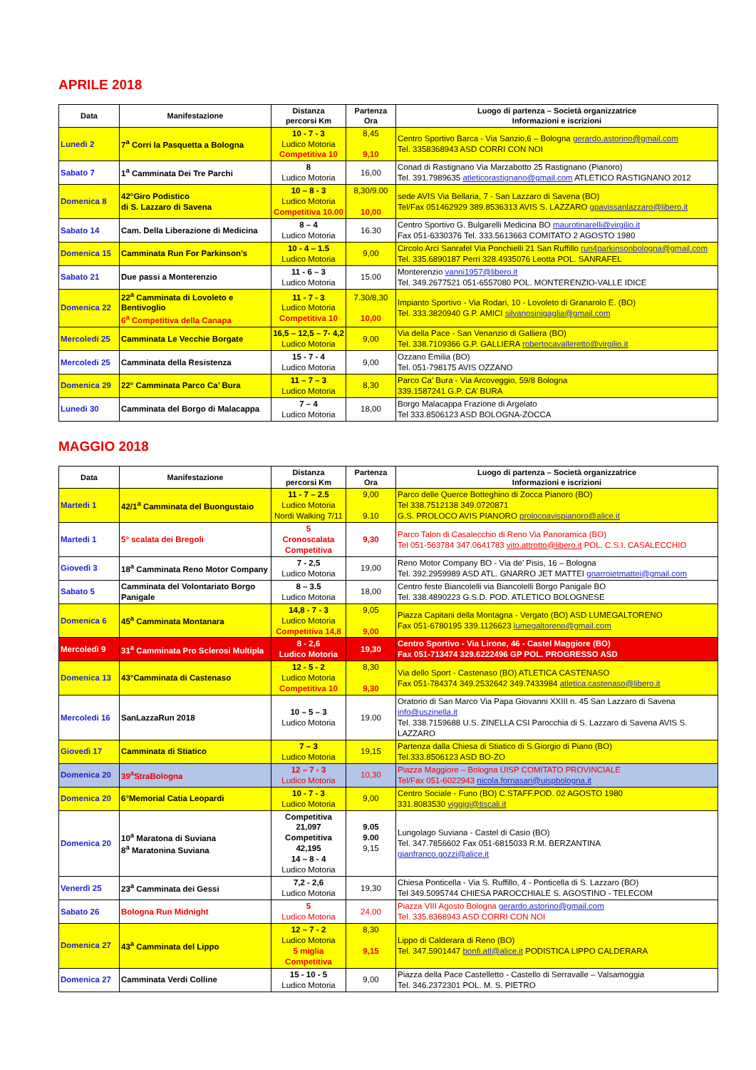APRILE 2018
| Data | Manifestazione | Distanza percorsi Km | Partenza Ora | Luogo di partenza – Società organizzatrice Informazioni e iscrizioni |
| --- | --- | --- | --- | --- |
| Lunedi 2 | 7<sup>a</sup> Corri la Pasquetta a Bologna | 10 - 7 - 3 Ludico Motoria Competitiva 10 | 8,45 9,10 | Centro Sportivo Barca - Via Sanzio,6 – Bologna gerardo.astorino@gmail.com Tel. 3358368943 ASD CORRI CON NOI |
| Sabato 7 | 1<sup>a</sup> Camminata Dei Tre Parchi | 8 Ludico Motoria | 16,00 | Conad di Rastignano Via Marzabotto 25 Rastignano (Pianoro) Tel. 391.7989635 atleticorastignano@gmail.com ATLETICO RASTIGNANO 2012 |
| Domenica 8 | 42°Giro Podistico di S. Lazzaro di Savena | 10 – 8 - 3 Ludico Motoria Competitiva 10.00 | 8,30/9.00 10,00 | sede AVIS Via Bellaria, 7 - San Lazzaro di Savena (BO) Tel/Fax 051462929 389.8536313 AVIS S. LAZZARO gpavissanlazzaro@libero.it |
| Sabato 14 | Cam. Della Liberazione di Medicina | 8 – 4 Ludico Motoria | 16.30 | Centro Sportivo G. Bulgarelli Medicina BO maurotinarelli@virgilio.it Fax 051-6330376 Tel. 333.5613663 COMITATO 2 AGOSTO 1980 |
| Domenica 15 | Camminata Run For Parkinson’s | 10 - 4 – 1.5 Ludico Motoria | 9,00 | Circolo Arci Sanrafel Via Ponchielli 21 San Ruffillo run4parkinsonbologna@gmail.com Tel. 335.6890187 Perri 328.4935076 Leotta POL. SANRAFEL |
| Sabato 21 | Due passi a Monterenzio | 11 - 6 – 3 Ludico Motoria | 15.00 | Monterenzio vanni1957@libero.it Tel. 349.2677521 051-6557080 POL. MONTERENZIO-VALLE IDICE |
| Domenica 22 | 22<sup>a</sup> Camminata di Lovoleto e Bentivoglio 6<sup>a</sup> Competitiva della Canapa | 11 - 7 - 3 Ludico Motoria Competitiva 10 | 7.30/8,30 10,00 | Impianto Sportivo - Via Rodari, 10 - Lovoleto di Granarolo E. (BO) Tel. 333.3820940 G.P. AMICI silvanosinigaglia@gmail.com |
| Mercoledi 25 | Camminata Le Vecchie Borgate | 16,5 – 12,5 – 7- 4,2 Ludico Motoria | 9,00 | Via della Pace - San Venanzio di Galliera (BO) Tel. 338.7109366 G.P. GALLIERA robertocavalleretto@virgilio.it |
| Mercoledi 25 | Camminata della Resistenza | 15 - 7 - 4 Ludico Motoria | 9,00 | Ozzano Emilia (BO) Tel. 051-798175 AVIS OZZANO |
| Domenica 29 | 22° Camminata Parco Ca’ Bura | 11 – 7 – 3 Ludico Motoria | 8,30 | Parco Ca’ Bura - Via Arcoveggio, 59/8 Bologna 339.1587241 G.P. CA’ BURA |
| Lunedi 30 | Camminata del Borgo di Malacappa | 7 – 4 Ludico Motoria | 18,00 | Borgo Malacappa Frazione di Argelato Tel 333.8506123 ASD BOLOGNA-ZOCCA |
MAGGIO 2018
| Data | Manifestazione | Distanza percorsi Km | Partenza Ora | Luogo di partenza – Società organizzatrice Informazioni e iscrizioni |
| --- | --- | --- | --- | --- |
| Martedi 1 | 42/1<sup>a</sup> Camminata del Buongustaio | 11 - 7 – 2.5 Ludico Motoria Nordi Walking 7/11 | 9,00 9.10 | Parco delle Querce Botteghino di Zocca Pianoro (BO) Tel 338.7512138 349.0720871 G.S. PROLOCO AVIS PIANORO prolocoavispianoro@alice.it |
| Martedi 1 | 5° scalata dei Bregoli | 5 Cronoscalata Competitiva | 9,30 | Parco Talon di Casalecchio di Reno Via Panoramica (BO) Tel 051-563784 347.0641783 vito.attrotto@libero.it POL. C.S.I. CASALECCHIO |
| Giovedì 3 | 18<sup>a</sup> Camminata Reno Motor Company | 7 - 2,5 Ludico Motoria | 19,00 | Reno Motor Company BO - Via de’ Pisis, 16 – Bologna Tel. 392.2959989 ASD ATL. GNARRO JET MATTEI gnarrojetmattei@gmail.com |
| Sabato 5 | Camminata del Volontariato Borgo Panigale | 8 – 3.5 Ludico Motoria | 18,00 | Centro feste Biancolelli via Biancolelli Borgo Panigale BO Tel. 338.4890223 G.S.D. POD. ATLETICO BOLOGNESE |
| Domenica 6 | 45<sup>a</sup> Camminata Montanara | 14,8 - 7 - 3 Ludico Motoria Competitiva 14,8 | 9,05 9,00 | Piazza Capitani della Montagna - Vergato (BO) ASD LUMEGALTORENO Fax 051-6780195 339.1126623 lumegaltoreno@gmail.com |
| Mercoledì 9 | 31<sup>a</sup> Camminata Pro Sclerosi Multipla | 8 - 2,6 Ludico Motoria | 19,30 | Centro Sportivo - Via Lirone, 46 - Castel Maggiore (BO) Fax 051-713474 329.6222496 GP POL. PROGRESSO ASD |
| Domenica 13 | 43°Camminata di Castenaso | 12 - 5 - 2 Ludico Motoria Competitiva 10 | 8,30 9,30 | Via dello Sport - Castenaso (BO) ATLETICA CASTENASO Fax 051-784374 349.2532642 349.7433984 atletica.castenaso@libero.it |
| Mercoledi 16 | SanLazzaRun 2018 | 10 – 5 – 3 Ludico Motoria | 19.00 | Oratorio di San Marco Via Papa Giovanni XXIII n. 45 San Lazzaro di Savena info@uszinella.it Tel. 338.7159688 U.S. ZINELLA CSI Parocchia di S. Lazzaro di Savena AVIS S. LAZZARO |
| Giovedì 17 | Camminata di Stiatico | 7 – 3 Ludico Motoria | 19,15 | Partenza dalla Chiesa di Stiatico di S.Giorgio di Piano (BO) Tel.333.8506123 ASD BO-ZO |
| Domenica 20 | 39<sup>a</sup>StraBologna | 12 – 7 - 3 Ludico Motoria | 10,30 | Piazza Maggiore – Bologna UISP COMITATO PROVINCIALE Tel/Fax 051-6022943 nicola.fornasari@uispbologna.it |
| Domenica 20 | 6°Memorial Catia Leopardi | 10 - 7 - 3 Ludico Motoria | 9,00 | Centro Sociale - Funo (BO) C.STAFF.POD. 02 AGOSTO 1980 331.8083530 viggigi@tiscali.it |
| Domenica 20 | 10<sup>a</sup> Maratona di Suviana 8<sup>a</sup> Maratonina Suviana | Competitiva 21,097 Competitiva 42,195 14 – 8 - 4 Ludico Motoria | 9.05 9.00 9,15 | Lungolago Suviana - Castel di Casio (BO) Tel. 347.7856602 Fax 051-6815033 R.M. BERZANTINA gianfranco.gozzi@alice.it |
| Venerdì 25 | 23<sup>a</sup> Camminata dei Gessi | 7,2 - 2,6 Ludico Motoria | 19,30 | Chiesa Ponticella - Via S. Ruffillo, 4 - Ponticella di S. Lazzaro (BO) Tel 349.5095744 CHIESA PAROCCHIALE S. AGOSTINO - TELECOM |
| Sabato 26 | Bologna Run Midnight | 5 Ludico Motoria | 24.00 | Piazza VIII Agosto Bologna gerardo.astorino@gmail.com Tel. 335.8368943 ASD CORRI CON NOI |
| Domenica 27 | 43<sup>a</sup> Camminata del Lippo | 12 – 7 - 2 Ludico Motoria 5 miglia Competitiva | 8,30 9,15 | Lippo di Calderara di Reno (BO) Tel. 347.5901447 bonfi.atl@alice.it PODISTICA LIPPO CALDERARA |
| Domenica 27 | Camminata Verdi Colline | 15 - 10 - 5 Ludico Motoria | 9,00 | Piazza della Pace Castelletto - Castello di Serravalle – Valsamoggia Tel. 346.2372301 POL. M. S. PIETRO |